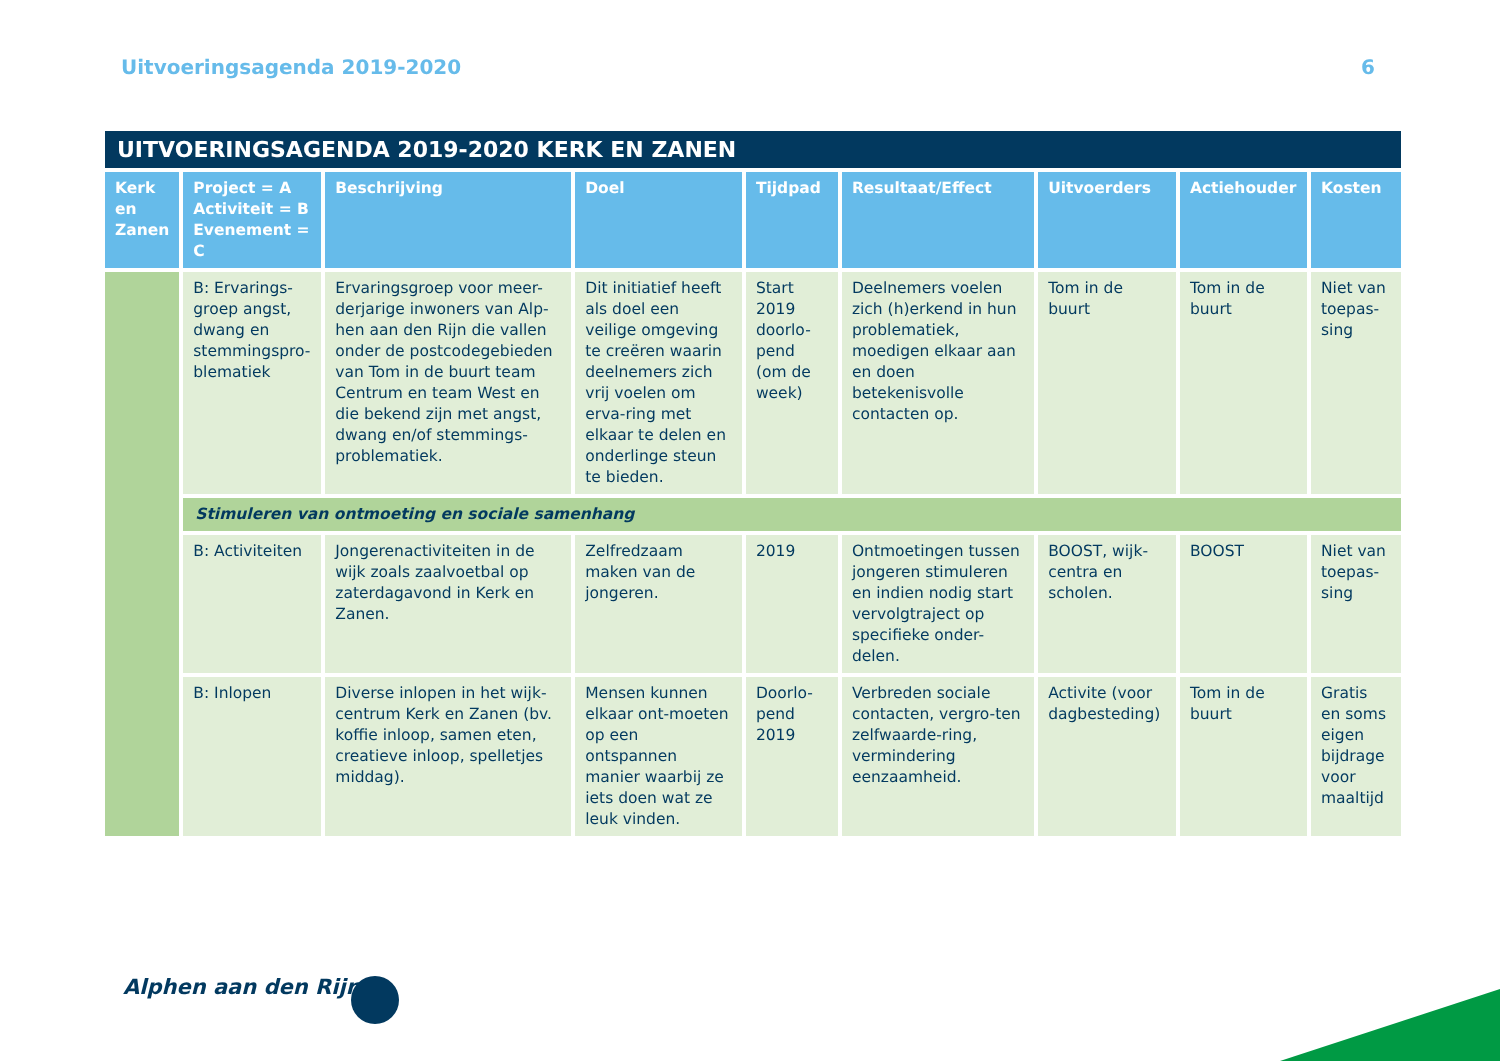Uitvoeringsagenda 2019-2020 6
| UITVOERINGSAGENDA 2019-2020 KERK EN ZANEN | | | | | | | | |
| Kerk en Zanen | Project = A Activiteit = B Evenement = C | Beschrijving | Doel | Tijdpad | Resultaat/Effect | Uitvoerders | Actiehouder | Kosten |
| | B: Ervarings-groep angst, dwang en stemmingspro-blematiek | Ervaringsgroep voor meer-derjarige inwoners van Alp-hen aan den Rijn die vallen onder de postcodegebieden van Tom in de buurt team Centrum en team West en die bekend zijn met angst, dwang en/of stemmings-problematiek. | Dit initiatief heeft als doel een veilige omgeving te creëren waarin deelnemers zich vrij voelen om erva-ring met elkaar te delen en onderlinge steun te bieden. | Start 2019 doorlo-pend (om de week) | Deelnemers voelen zich (h)erkend in hun problematiek, moedigen elkaar aan en doen betekenisvolle contacten op. | Tom in de buurt | Tom in de buurt | Niet van toepas-sing |
| | Stimuleren van ontmoeting en sociale samenhang | | | | | | | |
| | B: Activiteiten | Jongerenactiviteiten in de wijk zoals zaalvoetbal op zaterdagavond in Kerk en Zanen. | Zelfredzaam maken van de jongeren. | 2019 | Ontmoetingen tussen jongeren stimuleren en indien nodig start vervolgtraject op specifieke onder-delen. | BOOST, wijk-centra en scholen. | BOOST | Niet van toepas-sing |
| | B: Inlopen | Diverse inlopen in het wijk-centrum Kerk en Zanen (bv. koffie inloop, samen eten, creatieve inloop, spelletjes middag). | Mensen kunnen elkaar ont-moeten op een ontspannen manier waarbij ze iets doen wat ze leuk vinden. | Doorlo-pend 2019 | Verbreden sociale contacten, vergro-ten zelfwaarde-ring, vermindering eenzaamheid. | Activite (voor dagbesteding) | Tom in de buurt | Gratis en soms eigen bijdrage voor maaltijd |
Alphen aan den Rijn